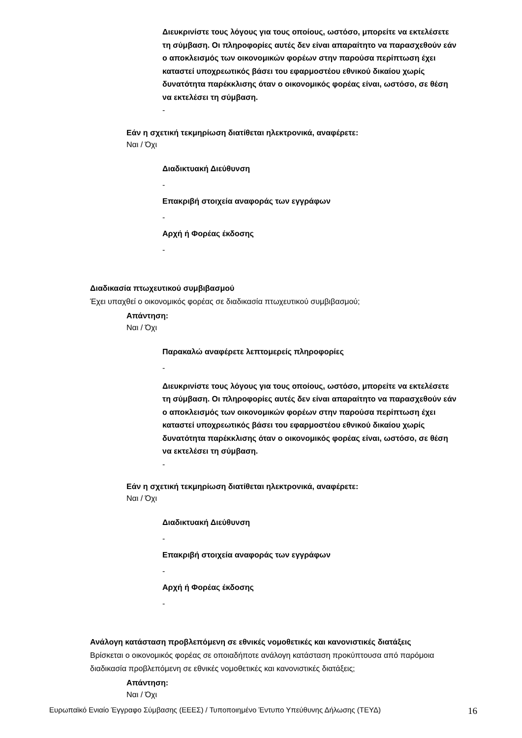Διευκρινίστε τους λόγους για τους οποίους, ωστόσο, μπορείτε να εκτελέσετε τη σύμβαση. Οι πληροφορίες αυτές δεν είναι απαραίτητο να παρασχεθούν εάν ο αποκλεισμός των οικονομικών φορέων στην παρούσα περίπτωση έχει καταστεί υποχρεωτικός βάσει του εφαρμοστέου εθνικού δικαίου χωρίς δυνατότητα παρέκκλισης όταν ο οικονομικός φορέας είναι, ωστόσο, σε θέση να εκτελέσει τη σύμβαση.
-
Εάν η σχετική τεκμηρίωση διατίθεται ηλεκτρονικά, αναφέρετε:
Ναι / Όχι
Διαδικτυακή Διεύθυνση
-
Επακριβή στοιχεία αναφοράς των εγγράφων
-
Αρχή ή Φορέας έκδοσης
-
Διαδικασία πτωχευτικού συμβιβασμού
Έχει υπαχθεί ο οικονομικός φορέας σε διαδικασία πτωχευτικού συμβιβασμού;
Απάντηση:
Ναι / Όχι
Παρακαλώ αναφέρετε λεπτομερείς πληροφορίες
-
Διευκρινίστε τους λόγους για τους οποίους, ωστόσο, μπορείτε να εκτελέσετε τη σύμβαση. Οι πληροφορίες αυτές δεν είναι απαραίτητο να παρασχεθούν εάν ο αποκλεισμός των οικονομικών φορέων στην παρούσα περίπτωση έχει καταστεί υποχρεωτικός βάσει του εφαρμοστέου εθνικού δικαίου χωρίς δυνατότητα παρέκκλισης όταν ο οικονομικός φορέας είναι, ωστόσο, σε θέση να εκτελέσει τη σύμβαση.
-
Εάν η σχετική τεκμηρίωση διατίθεται ηλεκτρονικά, αναφέρετε:
Ναι / Όχι
Διαδικτυακή Διεύθυνση
-
Επακριβή στοιχεία αναφοράς των εγγράφων
-
Αρχή ή Φορέας έκδοσης
-
Ανάλογη κατάσταση προβλεπόμενη σε εθνικές νομοθετικές και κανονιστικές διατάξεις
Βρίσκεται ο οικονομικός φορέας σε οποιαδήποτε ανάλογη κατάσταση προκύπτουσα από παρόμοια διαδικασία προβλεπόμενη σε εθνικές νομοθετικές και κανονιστικές διατάξεις;
Απάντηση:
Ναι / Όχι
Ευρωπαϊκό Ενιαίο Έγγραφο Σύμβασης (ΕΕΕΣ) / Τυποποιημένο Έντυπο Υπεύθυνης Δήλωσης (ΤΕΥΔ) 16